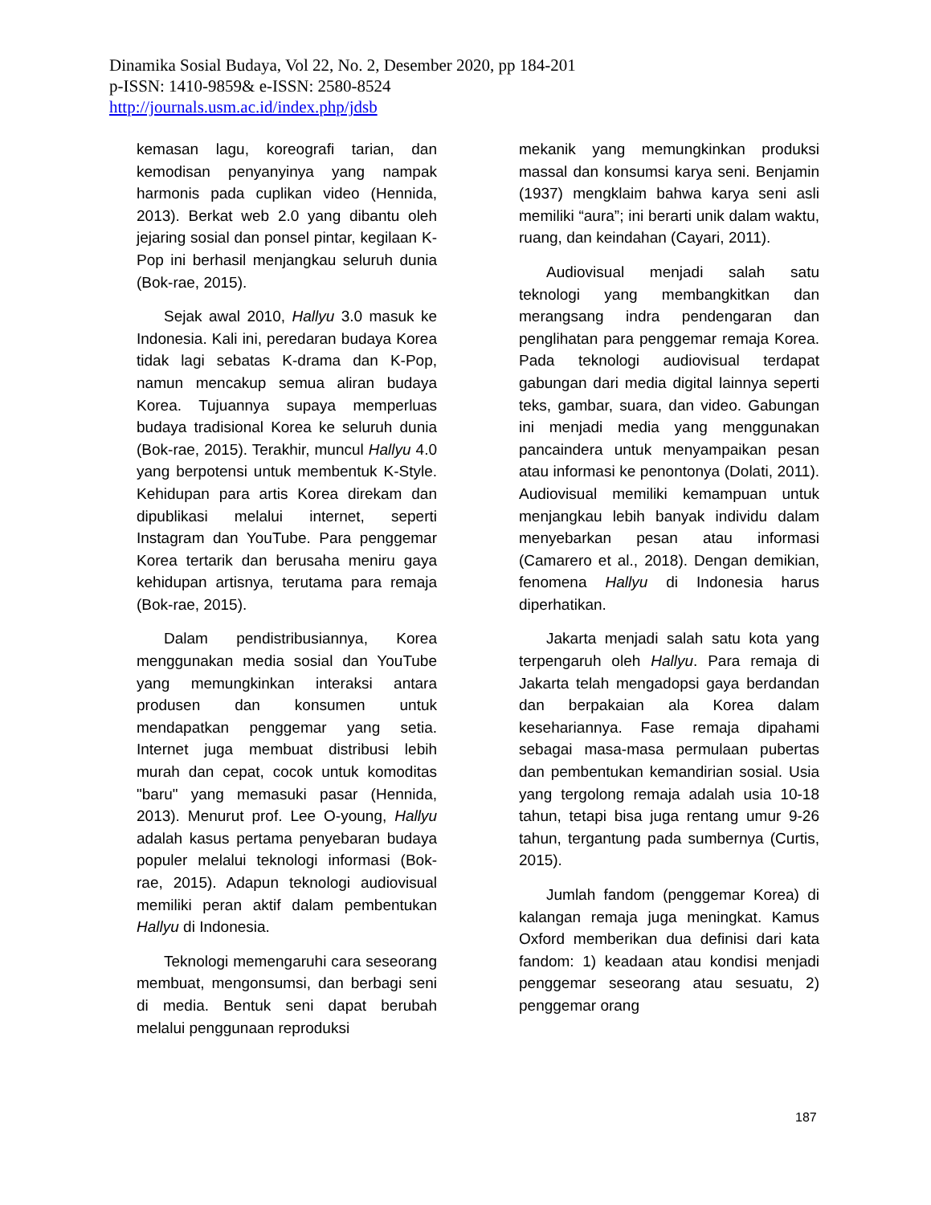Dinamika Sosial Budaya, Vol 22, No. 2, Desember 2020, pp 184-201
p-ISSN: 1410-9859& e-ISSN: 2580-8524
http://journals.usm.ac.id/index.php/jdsb
kemasan lagu, koreografi tarian, dan kemodisan penyanyinya yang nampak harmonis pada cuplikan video (Hennida, 2013). Berkat web 2.0 yang dibantu oleh jejaring sosial dan ponsel pintar, kegilaan K-Pop ini berhasil menjangkau seluruh dunia (Bok-rae, 2015).
Sejak awal 2010, Hallyu 3.0 masuk ke Indonesia. Kali ini, peredaran budaya Korea tidak lagi sebatas K-drama dan K-Pop, namun mencakup semua aliran budaya Korea. Tujuannya supaya memperluas budaya tradisional Korea ke seluruh dunia (Bok-rae, 2015). Terakhir, muncul Hallyu 4.0 yang berpotensi untuk membentuk K-Style. Kehidupan para artis Korea direkam dan dipublikasi melalui internet, seperti Instagram dan YouTube. Para penggemar Korea tertarik dan berusaha meniru gaya kehidupan artisnya, terutama para remaja (Bok-rae, 2015).
Dalam pendistribusiannya, Korea menggunakan media sosial dan YouTube yang memungkinkan interaksi antara produsen dan konsumen untuk mendapatkan penggemar yang setia. Internet juga membuat distribusi lebih murah dan cepat, cocok untuk komoditas "baru" yang memasuki pasar (Hennida, 2013). Menurut prof. Lee O-young, Hallyu adalah kasus pertama penyebaran budaya populer melalui teknologi informasi (Bok-rae, 2015). Adapun teknologi audiovisual memiliki peran aktif dalam pembentukan Hallyu di Indonesia.
Teknologi memengaruhi cara seseorang membuat, mengonsumsi, dan berbagi seni di media. Bentuk seni dapat berubah melalui penggunaan reproduksi
mekanik yang memungkinkan produksi massal dan konsumsi karya seni. Benjamin (1937) mengklaim bahwa karya seni asli memiliki “aura”; ini berarti unik dalam waktu, ruang, dan keindahan (Cayari, 2011).
Audiovisual menjadi salah satu teknologi yang membangkitkan dan merangsang indra pendengaran dan penglihatan para penggemar remaja Korea. Pada teknologi audiovisual terdapat gabungan dari media digital lainnya seperti teks, gambar, suara, dan video. Gabungan ini menjadi media yang menggunakan pancaindera untuk menyampaikan pesan atau informasi ke penontonya (Dolati, 2011). Audiovisual memiliki kemampuan untuk menjangkau lebih banyak individu dalam menyebarkan pesan atau informasi (Camarero et al., 2018). Dengan demikian, fenomena Hallyu di Indonesia harus diperhatikan.
Jakarta menjadi salah satu kota yang terpengaruh oleh Hallyu. Para remaja di Jakarta telah mengadopsi gaya berdandan dan berpakaian ala Korea dalam kesehariannya. Fase remaja dipahami sebagai masa-masa permulaan pubertas dan pembentukan kemandirian sosial. Usia yang tergolong remaja adalah usia 10-18 tahun, tetapi bisa juga rentang umur 9-26 tahun, tergantung pada sumbernya (Curtis, 2015).
Jumlah fandom (penggemar Korea) di kalangan remaja juga meningkat. Kamus Oxford memberikan dua definisi dari kata fandom: 1) keadaan atau kondisi menjadi penggemar seseorang atau sesuatu, 2) penggemar orang
187